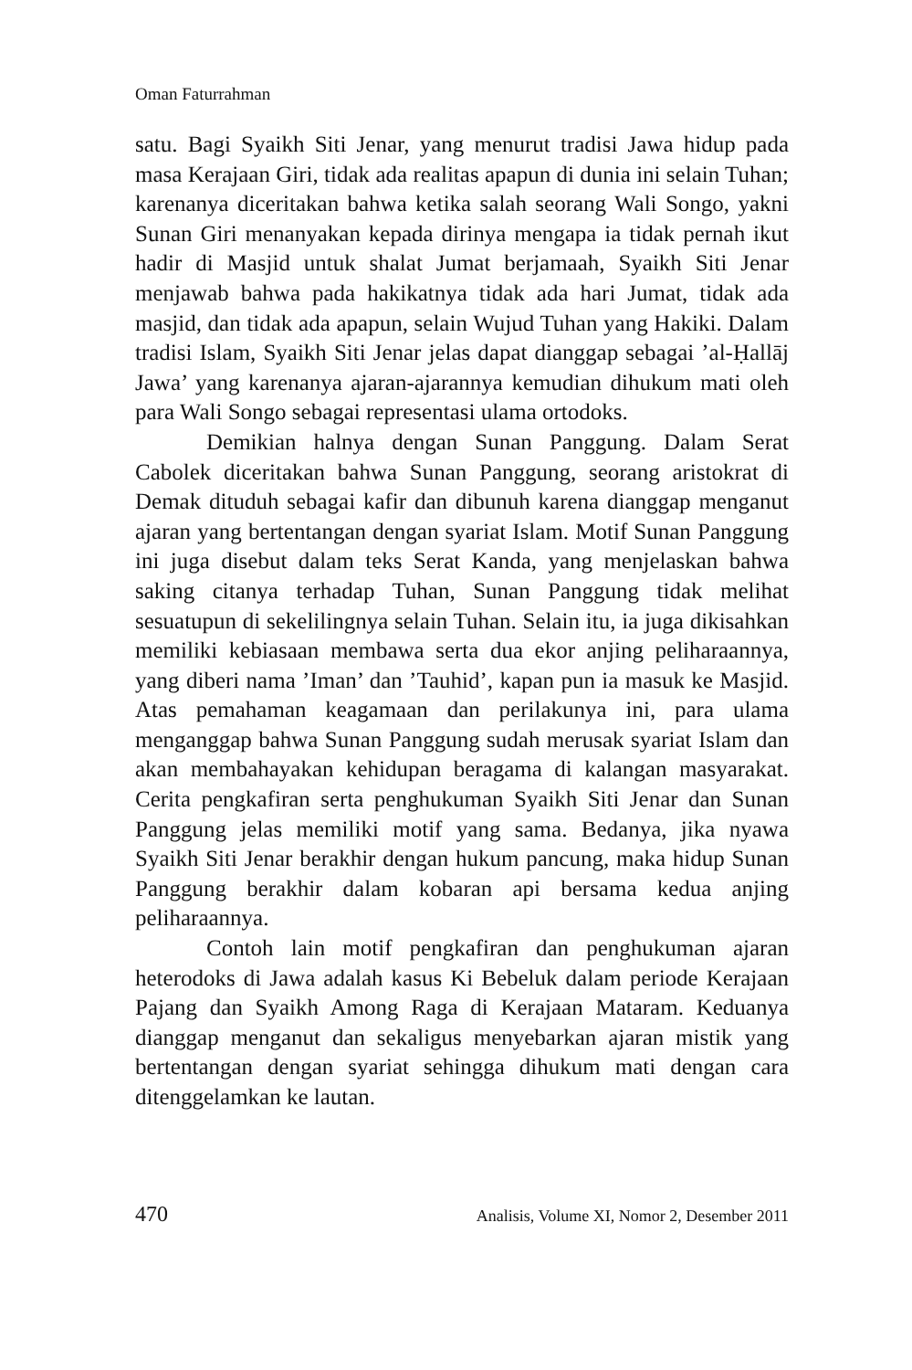Oman Faturrahman
satu. Bagi Syaikh Siti Jenar, yang menurut tradisi Jawa hidup pada masa Kerajaan Giri, tidak ada realitas apapun di dunia ini selain Tuhan; karenanya diceritakan bahwa ketika salah seorang Wali Songo, yakni Sunan Giri menanyakan kepada dirinya mengapa ia tidak pernah ikut hadir di Masjid untuk shalat Jumat berjamaah, Syaikh Siti Jenar menjawab bahwa pada hakikatnya tidak ada hari Jumat, tidak ada masjid, dan tidak ada apapun, selain Wujud Tuhan yang Hakiki. Dalam tradisi Islam, Syaikh Siti Jenar jelas dapat dianggap sebagai ’al-Ḥallāj Jawa’ yang karenanya ajaran-ajarannya kemudian dihukum mati oleh para Wali Songo sebagai representasi ulama ortodoks.
Demikian halnya dengan Sunan Panggung. Dalam Serat Cabolek diceritakan bahwa Sunan Panggung, seorang aristokrat di Demak dituduh sebagai kafir dan dibunuh karena dianggap menganut ajaran yang bertentangan dengan syariat Islam. Motif Sunan Panggung ini juga disebut dalam teks Serat Kanda, yang menjelaskan bahwa saking citanya terhadap Tuhan, Sunan Panggung tidak melihat sesuatupun di sekelilingnya selain Tuhan. Selain itu, ia juga dikisahkan memiliki kebiasaan membawa serta dua ekor anjing peliharaannya, yang diberi nama ’Iman’ dan ’Tauhid’, kapan pun ia masuk ke Masjid. Atas pemahaman keagamaan dan perilakunya ini, para ulama menganggap bahwa Sunan Panggung sudah merusak syariat Islam dan akan membahayakan kehidupan beragama di kalangan masyarakat. Cerita pengkafiran serta penghukuman Syaikh Siti Jenar dan Sunan Panggung jelas memiliki motif yang sama. Bedanya, jika nyawa Syaikh Siti Jenar berakhir dengan hukum pancung, maka hidup Sunan Panggung berakhir dalam kobaran api bersama kedua anjing peliharaannya.
Contoh lain motif pengkafiran dan penghukuman ajaran heterodoks di Jawa adalah kasus Ki Bebeluk dalam periode Kerajaan Pajang dan Syaikh Among Raga di Kerajaan Mataram. Keduanya dianggap menganut dan sekaligus menyebarkan ajaran mistik yang bertentangan dengan syariat sehingga dihukum mati dengan cara ditenggelamkan ke lautan.
470 Analisis, Volume XI, Nomor 2, Desember 2011